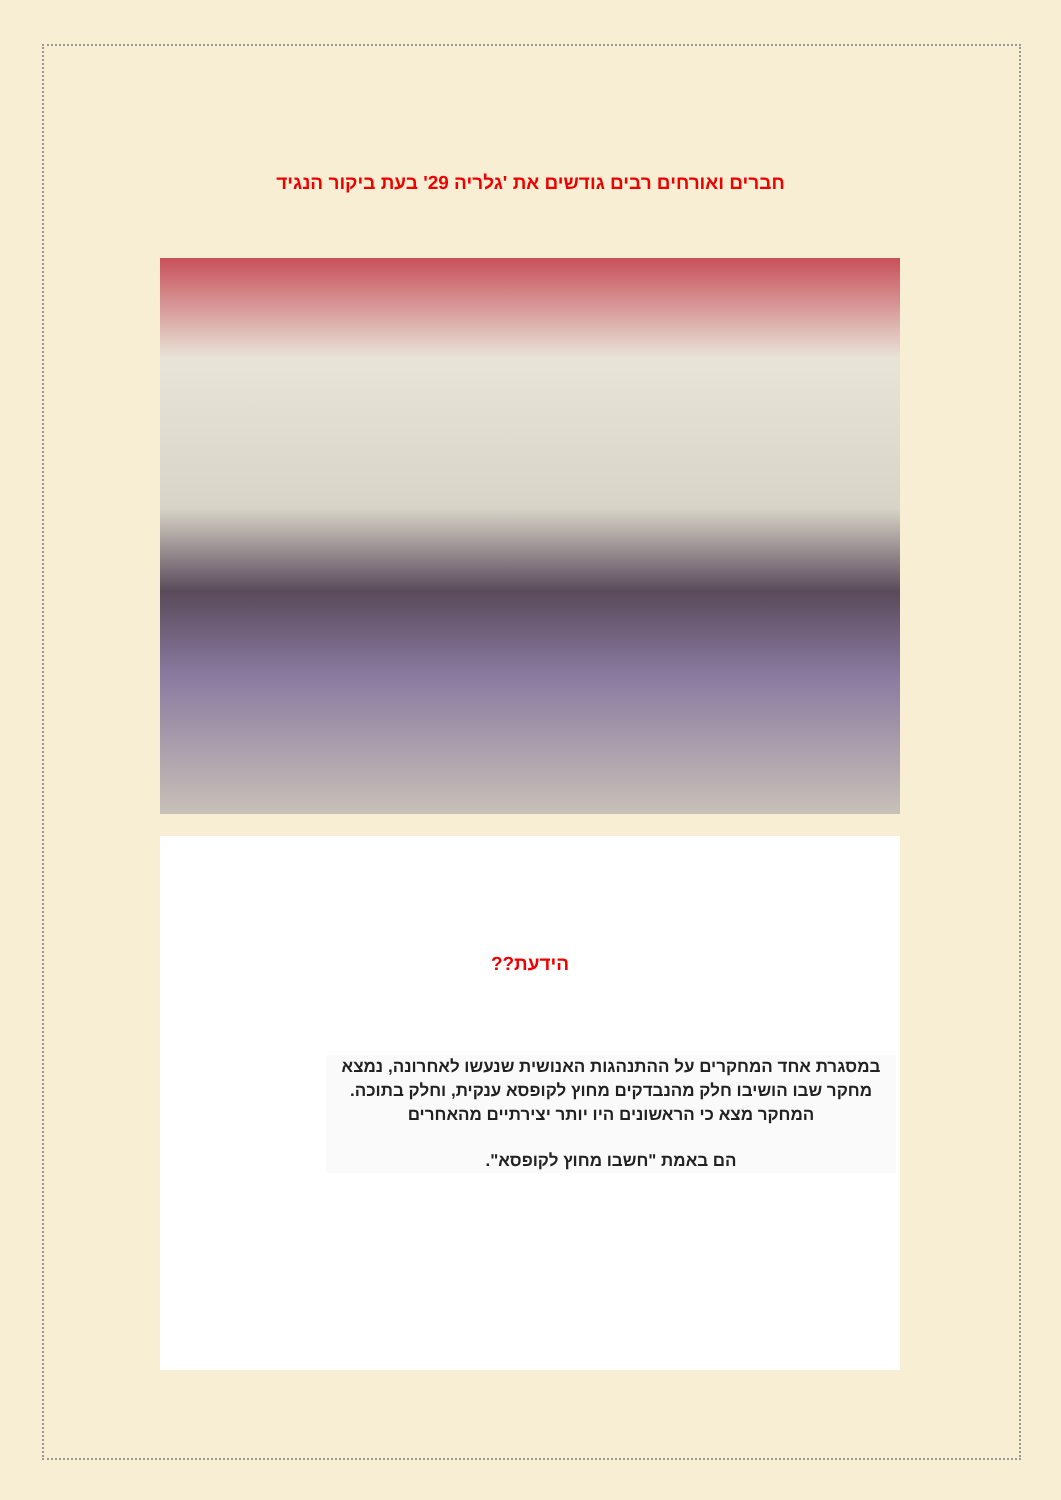חברים ואורחים רבים גודשים את 'גלריה 29' בעת ביקור הנגיד
הידעת??
במסגרת אחד המחקרים על ההתנהגות האנושית שנעשו לאחרונה, נמצא מחקר שבו הושיבו חלק מהנבדקים מחוץ לקופסא ענקית, וחלק בתוכה. המחקר מצא כי הראשונים היו יותר יצירתיים מהאחרים
הם באמת "חשבו מחוץ לקופסא".